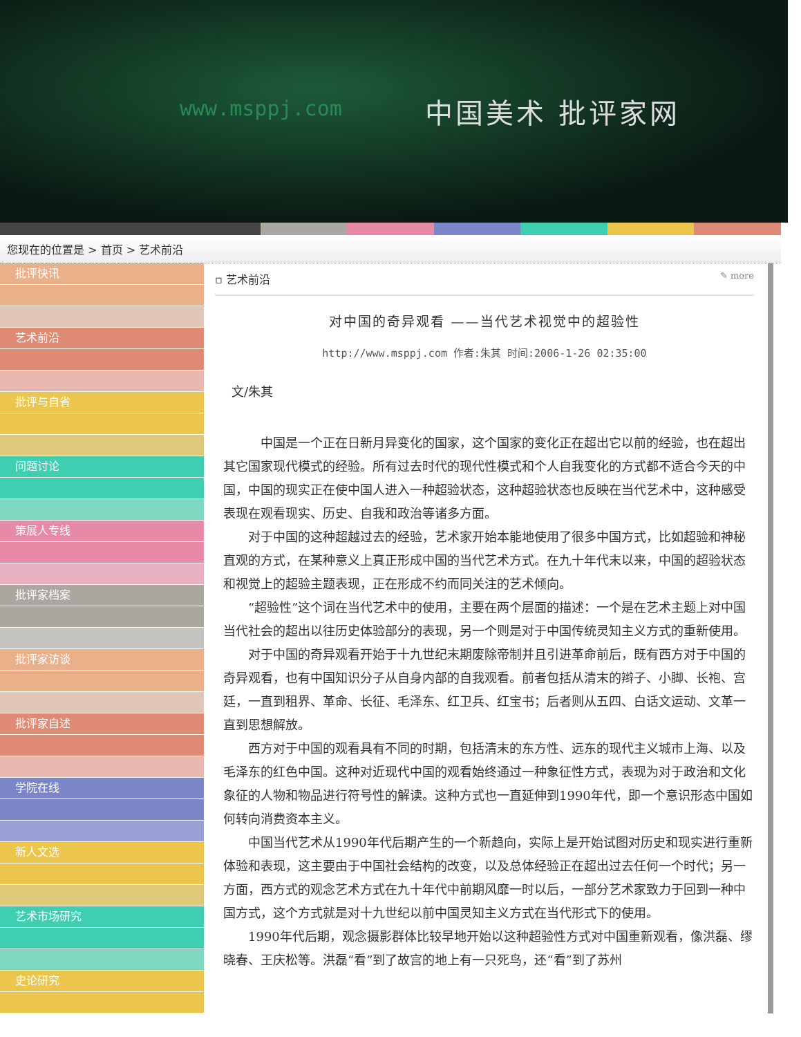www.msppj.com 中国美术 批评家网
您现在的位置是 > 首页 > 艺术前沿
批评快讯
艺术前沿
批评与自省
问题讨论
策展人专线
批评家档案
批评家访谈
批评家自述
学院在线
新人文选
艺术市场研究
史论研究
▫ 艺术前沿 ✎ more
对中国的奇异观看 ——当代艺术视觉中的超验性
http://www.msppj.com 作者:朱其 时间:2006-1-26 02:35:00
文/朱其
　中国是一个正在日新月异变化的国家，这个国家的变化正在超出它以前的经验，也在超出其它国家现代模式的经验。所有过去时代的现代性模式和个人自我变化的方式都不适合今天的中国，中国的现实正在使中国人进入一种超验状态，这种超验状态也反映在当代艺术中，这种感受表现在观看现实、历史、自我和政治等诸多方面。
对于中国的这种超越过去的经验，艺术家开始本能地使用了很多中国方式，比如超验和神秘直观的方式，在某种意义上真正形成中国的当代艺术方式。在九十年代末以来，中国的超验状态和视觉上的超验主题表现，正在形成不约而同关注的艺术倾向。
“超验性”这个词在当代艺术中的使用，主要在两个层面的描述：一个是在艺术主题上对中国当代社会的超出以往历史体验部分的表现，另一个则是对于中国传统灵知主义方式的重新使用。
对于中国的奇异观看开始于十九世纪末期废除帝制并且引进革命前后，既有西方对于中国的奇异观看，也有中国知识分子从自身内部的自我观看。前者包括从清末的辫子、小脚、长袍、宫廷，一直到租界、革命、长征、毛泽东、红卫兵、红宝书；后者则从五四、白话文运动、文革一直到思想解放。
西方对于中国的观看具有不同的时期，包括清末的东方性、远东的现代主义城市上海、以及毛泽东的红色中国。这种对近现代中国的观看始终通过一种象征性方式，表现为对于政治和文化象征的人物和物品进行符号性的解读。这种方式也一直延伸到1990年代，即一个意识形态中国如何转向消费资本主义。
中国当代艺术从1990年代后期产生的一个新趋向，实际上是开始试图对历史和现实进行重新体验和表现，这主要由于中国社会结构的改变，以及总体经验正在超出过去任何一个时代；另一方面，西方式的观念艺术方式在九十年代中前期风靡一时以后，一部分艺术家致力于回到一种中国方式，这个方式就是对十九世纪以前中国灵知主义方式在当代形式下的使用。
1990年代后期，观念摄影群体比较早地开始以这种超验性方式对中国重新观看，像洪磊、缪晓春、王庆松等。洪磊“看”到了故宫的地上有一只死鸟，还“看”到了苏州